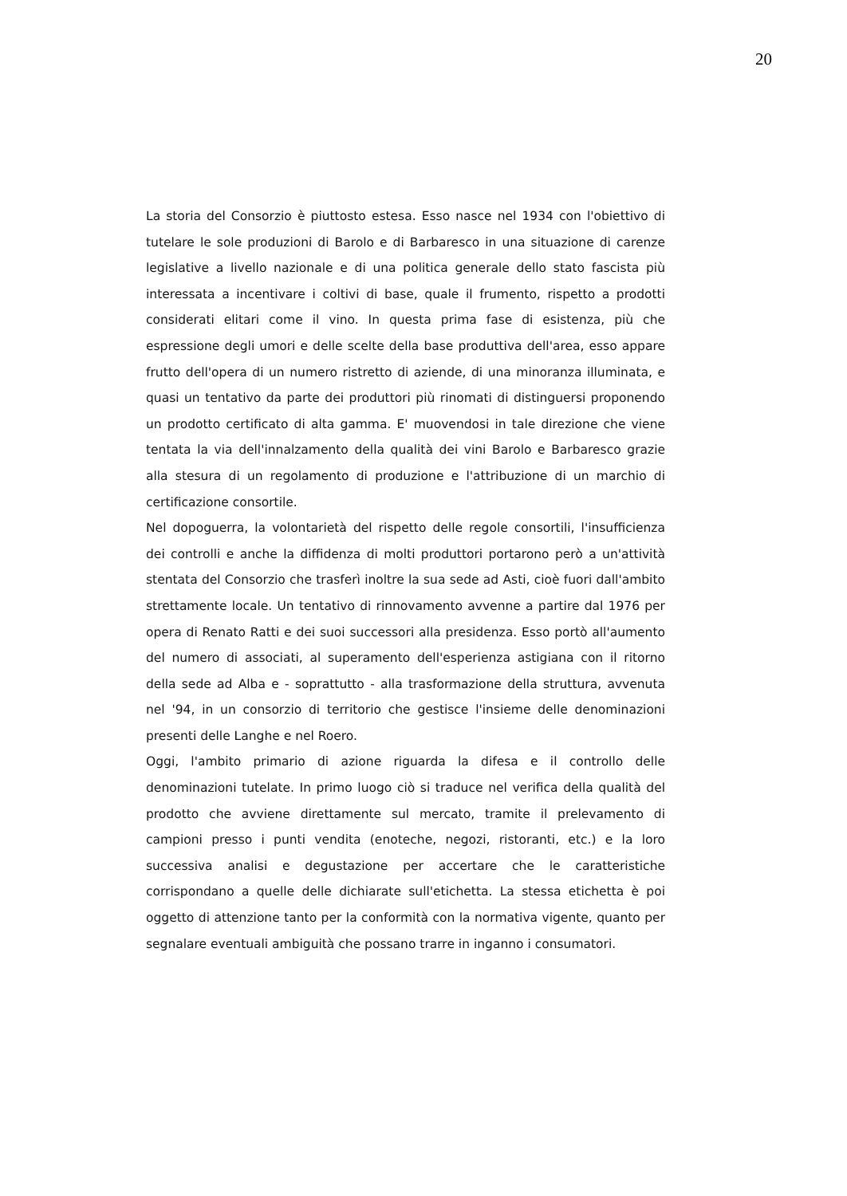20
La storia del Consorzio è piuttosto estesa. Esso nasce nel 1934 con l'obiettivo di tutelare le sole produzioni di Barolo e di Barbaresco in una situazione di carenze legislative a livello nazionale e di una politica generale dello stato fascista più interessata a incentivare i coltivi di base, quale il frumento, rispetto a prodotti considerati elitari come il vino. In questa prima fase di esistenza, più che espressione degli umori e delle scelte della base produttiva dell'area, esso appare frutto dell'opera di un numero ristretto di aziende, di una minoranza illuminata, e quasi un tentativo da parte dei produttori più rinomati di distinguersi proponendo un prodotto certificato di alta gamma. E' muovendosi in tale direzione che viene tentata la via dell'innalzamento della qualità dei vini Barolo e Barbaresco grazie alla stesura di un regolamento di produzione e l'attribuzione di un marchio di certificazione consortile.
Nel dopoguerra, la volontarietà del rispetto delle regole consortili, l'insufficienza dei controlli e anche la diffidenza di molti produttori portarono però a un'attività stentata del Consorzio che trasferì inoltre la sua sede ad Asti, cioè fuori dall'ambito strettamente locale. Un tentativo di rinnovamento avvenne a partire dal 1976 per opera di Renato Ratti e dei suoi successori alla presidenza. Esso portò all'aumento del numero di associati, al superamento dell'esperienza astigiana con il ritorno della sede ad Alba e - soprattutto - alla trasformazione della struttura, avvenuta nel '94, in un consorzio di territorio che gestisce l'insieme delle denominazioni presenti delle Langhe e nel Roero.
Oggi, l'ambito primario di azione riguarda la difesa e il controllo delle denominazioni tutelate. In primo luogo ciò si traduce nel verifica della qualità del prodotto che avviene direttamente sul mercato, tramite il prelevamento di campioni presso i punti vendita (enoteche, negozi, ristoranti, etc.) e la loro successiva analisi e degustazione per accertare che le caratteristiche corrispondano a quelle delle dichiarate sull'etichetta. La stessa etichetta è poi oggetto di attenzione tanto per la conformità con la normativa vigente, quanto per segnalare eventuali ambiguità che possano trarre in inganno i consumatori.